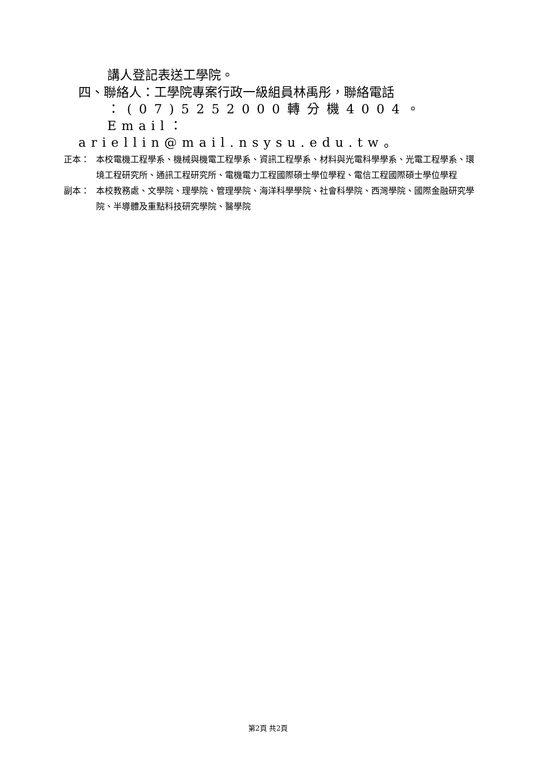講人登記表送工學院。
四、聯絡人：工學院專案行政一級組員林禹彤，聯絡電話
：(07)5252000轉分機4004。
Email：ariellin@mail.nsysu.edu.tw。
正本： 本校電機工程學系、機械與機電工程學系、資訊工程學系、材料與光電科學學系、光電工程學系、環境工程研究所、通訊工程研究所、電機電力工程國際碩士學位學程、電信工程國際碩士學位學程
副本： 本校教務處、文學院、理學院、管理學院、海洋科學學院、社會科學院、西灣學院、國際金融研究學院、半導體及重點科技研究學院、醫學院
第2頁 共2頁